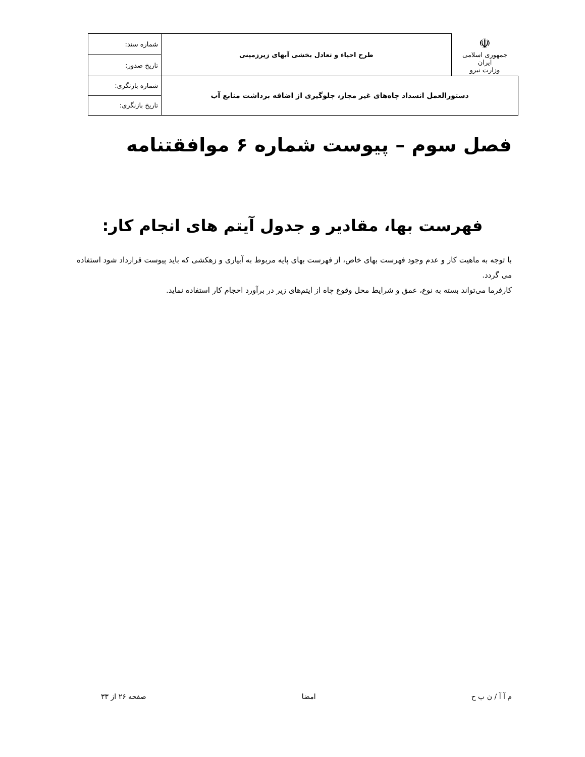| ☫ جمهوری اسلامی ایران وزارت نیرو | طرح احیاء و تعادل بخشی آبهای زیرزمینی | شماره سند: |
| | | تاریخ صدور: |
| دستورالعمل انسداد چاه‌های غیر مجاز، جلوگیری از اضافه برداشت منابع آب | | شماره بازنگری: |
| | | تاریخ بازنگری: |
فصل سوم – پیوست شماره ۶ موافقتنامه
فهرست بها، مقادیر و جدول آیتم های انجام کار:
با توجه به ماهیت کار و عدم وجود فهرست بهای خاص، از فهرست بهای پایه مربوط به آبیاری و زهکشی که باید پیوست قرارداد شود استفاده می گردد.
کارفرما می‌تواند بسته به نوع، عمق و شرایط محل وقوع چاه از ایتم‌های زیر در برآورد احجام کار استفاده نماید.
م آ آ / ن ب ح امضا صفحه ۲۶ از ۳۳